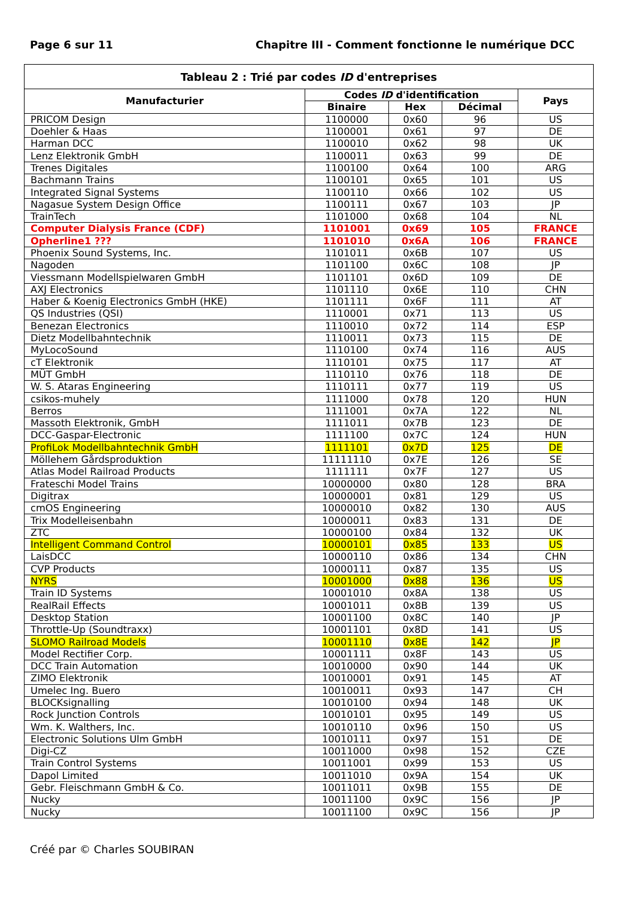Page 6 sur 11 Chapitre III - Comment fonctionne le numérique DCC
| Tableau 2 : Trié par codes ID d'entreprises | | | | |
| --- | --- | --- | --- | --- |
| Manufacturier | Codes ID d'identification | | | Pays |
| | Binaire | Hex | Décimal | |
| PRICOM Design | 1100000 | 0x60 | 96 | US |
| Doehler & Haas | 1100001 | 0x61 | 97 | DE |
| Harman DCC | 1100010 | 0x62 | 98 | UK |
| Lenz Elektronik GmbH | 1100011 | 0x63 | 99 | DE |
| Trenes Digitales | 1100100 | 0x64 | 100 | ARG |
| Bachmann Trains | 1100101 | 0x65 | 101 | US |
| Integrated Signal Systems | 1100110 | 0x66 | 102 | US |
| Nagasue System Design Office | 1100111 | 0x67 | 103 | JP |
| TrainTech | 1101000 | 0x68 | 104 | NL |
| Computer Dialysis France (CDF) | 1101001 | 0x69 | 105 | FRANCE |
| Opherline1 ??? | 1101010 | 0x6A | 106 | FRANCE |
| Phoenix Sound Systems, Inc. | 1101011 | 0x6B | 107 | US |
| Nagoden | 1101100 | 0x6C | 108 | JP |
| Viessmann Modellspielwaren GmbH | 1101101 | 0x6D | 109 | DE |
| AXJ Electronics | 1101110 | 0x6E | 110 | CHN |
| Haber & Koenig Electronics GmbH (HKE) | 1101111 | 0x6F | 111 | AT |
| QS Industries (QSI) | 1110001 | 0x71 | 113 | US |
| Benezan Electronics | 1110010 | 0x72 | 114 | ESP |
| Dietz Modellbahntechnik | 1110011 | 0x73 | 115 | DE |
| MyLocoSound | 1110100 | 0x74 | 116 | AUS |
| cT Elektronik | 1110101 | 0x75 | 117 | AT |
| MÜT GmbH | 1110110 | 0x76 | 118 | DE |
| W. S. Ataras Engineering | 1110111 | 0x77 | 119 | US |
| csikos-muhely | 1111000 | 0x78 | 120 | HUN |
| Berros | 1111001 | 0x7A | 122 | NL |
| Massoth Elektronik, GmbH | 1111011 | 0x7B | 123 | DE |
| DCC-Gaspar-Electronic | 1111100 | 0x7C | 124 | HUN |
| ProfiLok Modellbahntechnik GmbH | 1111101 | 0x7D | 125 | DE |
| Möllehem Gårdsproduktion | 11111110 | 0x7E | 126 | SE |
| Atlas Model Railroad Products | 1111111 | 0x7F | 127 | US |
| Frateschi Model Trains | 10000000 | 0x80 | 128 | BRA |
| Digitrax | 10000001 | 0x81 | 129 | US |
| cmOS Engineering | 10000010 | 0x82 | 130 | AUS |
| Trix Modelleisenbahn | 10000011 | 0x83 | 131 | DE |
| ZTC | 10000100 | 0x84 | 132 | UK |
| Intelligent Command Control | 10000101 | 0x85 | 133 | US |
| LaisDCC | 10000110 | 0x86 | 134 | CHN |
| CVP Products | 10000111 | 0x87 | 135 | US |
| NYRS | 10001000 | 0x88 | 136 | US |
| Train ID Systems | 10001010 | 0x8A | 138 | US |
| RealRail Effects | 10001011 | 0x8B | 139 | US |
| Desktop Station | 10001100 | 0x8C | 140 | JP |
| Throttle-Up (Soundtraxx) | 10001101 | 0x8D | 141 | US |
| SLOMO Railroad Models | 10001110 | 0x8E | 142 | JP |
| Model Rectifier Corp. | 10001111 | 0x8F | 143 | US |
| DCC Train Automation | 10010000 | 0x90 | 144 | UK |
| ZIMO Elektronik | 10010001 | 0x91 | 145 | AT |
| Umelec Ing. Buero | 10010011 | 0x93 | 147 | CH |
| BLOCKsignalling | 10010100 | 0x94 | 148 | UK |
| Rock Junction Controls | 10010101 | 0x95 | 149 | US |
| Wm. K. Walthers, Inc. | 10010110 | 0x96 | 150 | US |
| Electronic Solutions Ulm GmbH | 10010111 | 0x97 | 151 | DE |
| Digi-CZ | 10011000 | 0x98 | 152 | CZE |
| Train Control Systems | 10011001 | 0x99 | 153 | US |
| Dapol Limited | 10011010 | 0x9A | 154 | UK |
| Gebr. Fleischmann GmbH & Co. | 10011011 | 0x9B | 155 | DE |
| Nucky | 10011100 | 0x9C | 156 | JP |
| Nucky | 10011100 | 0x9C | 156 | JP |
Créé par © Charles SOUBIRAN